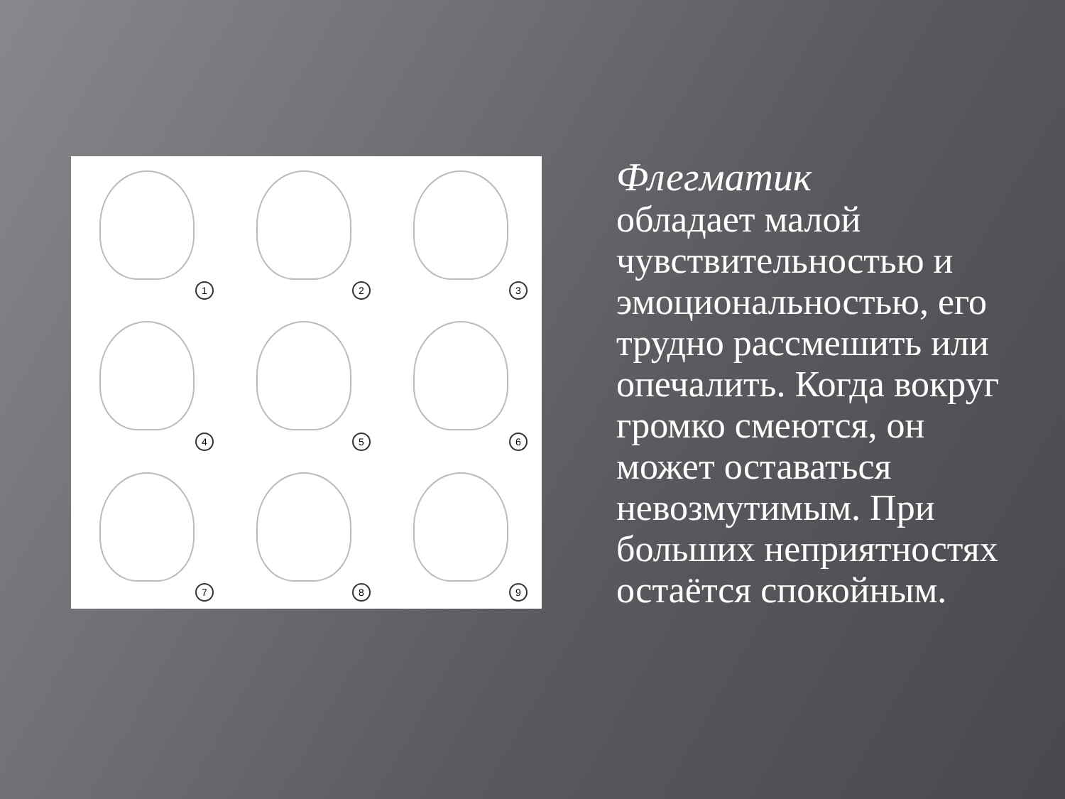1
2
3
4
5
6
7
8
9
Флегматик
обладает малой чувствительностью и эмоциональностью, его трудно рассмешить или опечалить. Когда вокруг громко смеются, он может оставаться невозмутимым. При больших неприятностях остаётся спокойным.